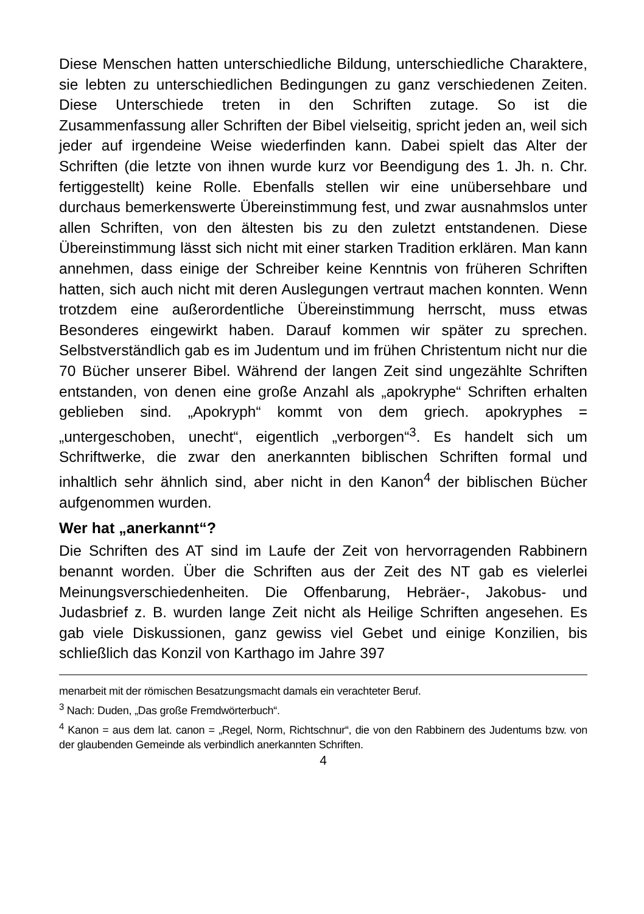Diese Menschen hatten unterschiedliche Bildung, unterschiedliche Charaktere, sie lebten zu unterschiedlichen Bedingungen zu ganz verschiedenen Zeiten. Diese Unterschiede treten in den Schriften zutage. So ist die Zusammenfassung aller Schriften der Bibel vielseitig, spricht jeden an, weil sich jeder auf irgendeine Weise wiederfinden kann. Dabei spielt das Alter der Schriften (die letzte von ihnen wurde kurz vor Beendigung des 1. Jh. n. Chr. fertiggestellt) keine Rolle. Ebenfalls stellen wir eine unübersehbare und durchaus bemerkenswerte Übereinstimmung fest, und zwar ausnahmslos unter allen Schriften, von den ältesten bis zu den zuletzt entstandenen. Diese Übereinstimmung lässt sich nicht mit einer starken Tradition erklären. Man kann annehmen, dass einige der Schreiber keine Kenntnis von früheren Schriften hatten, sich auch nicht mit deren Auslegungen vertraut machen konnten. Wenn trotzdem eine außerordentliche Übereinstimmung herrscht, muss etwas Besonderes eingewirkt haben. Darauf kommen wir später zu sprechen. Selbstverständlich gab es im Judentum und im frühen Christentum nicht nur die 70 Bücher unserer Bibel. Während der langen Zeit sind ungezählte Schriften entstanden, von denen eine große Anzahl als „apokryphe“ Schriften erhalten geblieben sind. „Apokryph“ kommt von dem griech. apokryphes = „untergeschoben, unecht“, eigentlich „verborgen“<sup>3</sup>. Es handelt sich um Schriftwerke, die zwar den anerkannten biblischen Schriften formal und inhaltlich sehr ähnlich sind, aber nicht in den Kanon<sup>4</sup> der biblischen Bücher aufgenommen wurden.
Wer hat „anerkannt“?
Die Schriften des AT sind im Laufe der Zeit von hervorragenden Rabbinern benannt worden. Über die Schriften aus der Zeit des NT gab es vielerlei Meinungsverschiedenheiten. Die Offenbarung, Hebräer-, Jakobus- und Judasbrief z. B. wurden lange Zeit nicht als Heilige Schriften angesehen. Es gab viele Diskussionen, ganz gewiss viel Gebet und einige Konzilien, bis schließlich das Konzil von Karthago im Jahre 397
menarbeit mit der römischen Besatzungsmacht damals ein verachteter Beruf.
<sup>3</sup> Nach: Duden, „Das große Fremdwörterbuch“.
<sup>4</sup> Kanon = aus dem lat. canon = „Regel, Norm, Richtschnur“, die von den Rabbinern des Judentums bzw. von der glaubenden Gemeinde als verbindlich anerkannten Schriften.
4